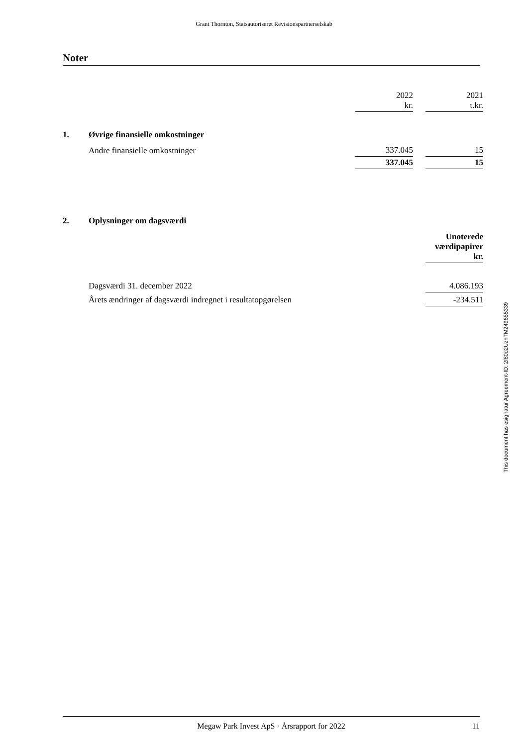Grant Thornton, Statsautoriseret Revisionspartnerselskab
Noter
| | | 2022 kr. | | 2021 t.kr. |
| 1. | Øvrige finansielle omkostninger | | | |
| | Andre finansielle omkostninger | 337.045 | | 15 |
| | | 337.045 | | 15 |
| 2. | Oplysninger om dagsværdi | |
| | | Unoterede værdipapirer kr. |
| | Dagsværdi 31. december 2022 | 4.086.193 |
| | Årets ændringer af dagsværdi indregnet i resultatopgørelsen | -234.511 |
This document has esignatur Agreement-ID: 2f80d2UzhTM249655339
Megaw Park Invest ApS · Årsrapport for 2022 11